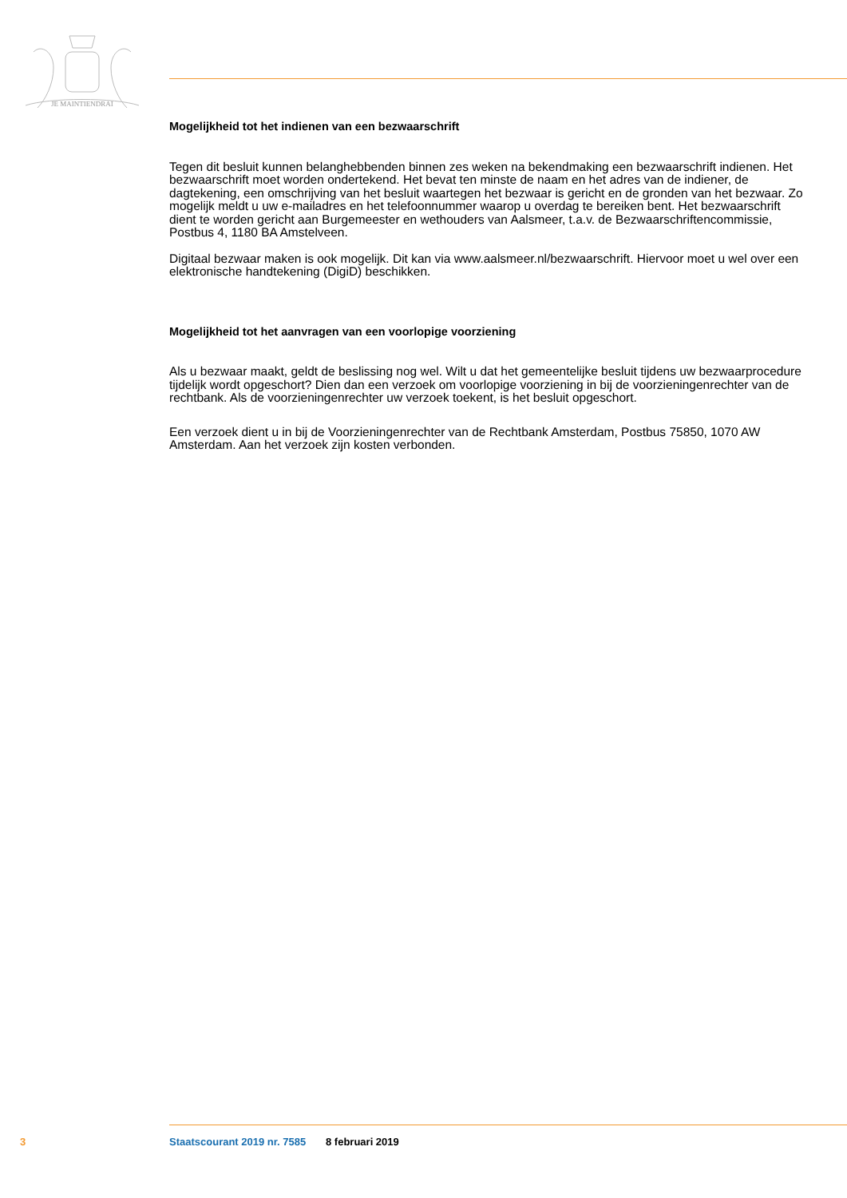JE MAINTIENDRAI
Mogelijkheid tot het indienen van een bezwaarschrift
Tegen dit besluit kunnen belanghebbenden binnen zes weken na bekendmaking een bezwaarschrift indienen. Het bezwaarschrift moet worden ondertekend. Het bevat ten minste de naam en het adres van de indiener, de dagtekening, een omschrijving van het besluit waartegen het bezwaar is gericht en de gronden van het bezwaar. Zo mogelijk meldt u uw e-mailadres en het telefoonnummer waarop u overdag te bereiken bent. Het bezwaarschrift dient te worden gericht aan Burgemeester en wethouders van Aalsmeer, t.a.v. de Bezwaarschriftencommissie, Postbus 4, 1180 BA Amstelveen.
Digitaal bezwaar maken is ook mogelijk. Dit kan via www.aalsmeer.nl/bezwaarschrift. Hiervoor moet u wel over een elektronische handtekening (DigiD) beschikken.
Mogelijkheid tot het aanvragen van een voorlopige voorziening
Als u bezwaar maakt, geldt de beslissing nog wel. Wilt u dat het gemeentelijke besluit tijdens uw bezwaarprocedure tijdelijk wordt opgeschort? Dien dan een verzoek om voorlopige voorziening in bij de voorzieningenrechter van de rechtbank. Als de voorzieningenrechter uw verzoek toekent, is het besluit opgeschort.
Een verzoek dient u in bij de Voorzieningenrechter van de Rechtbank Amsterdam, Postbus 75850, 1070 AW Amsterdam. Aan het verzoek zijn kosten verbonden.
3 Staatscourant 2019 nr. 7585 8 februari 2019